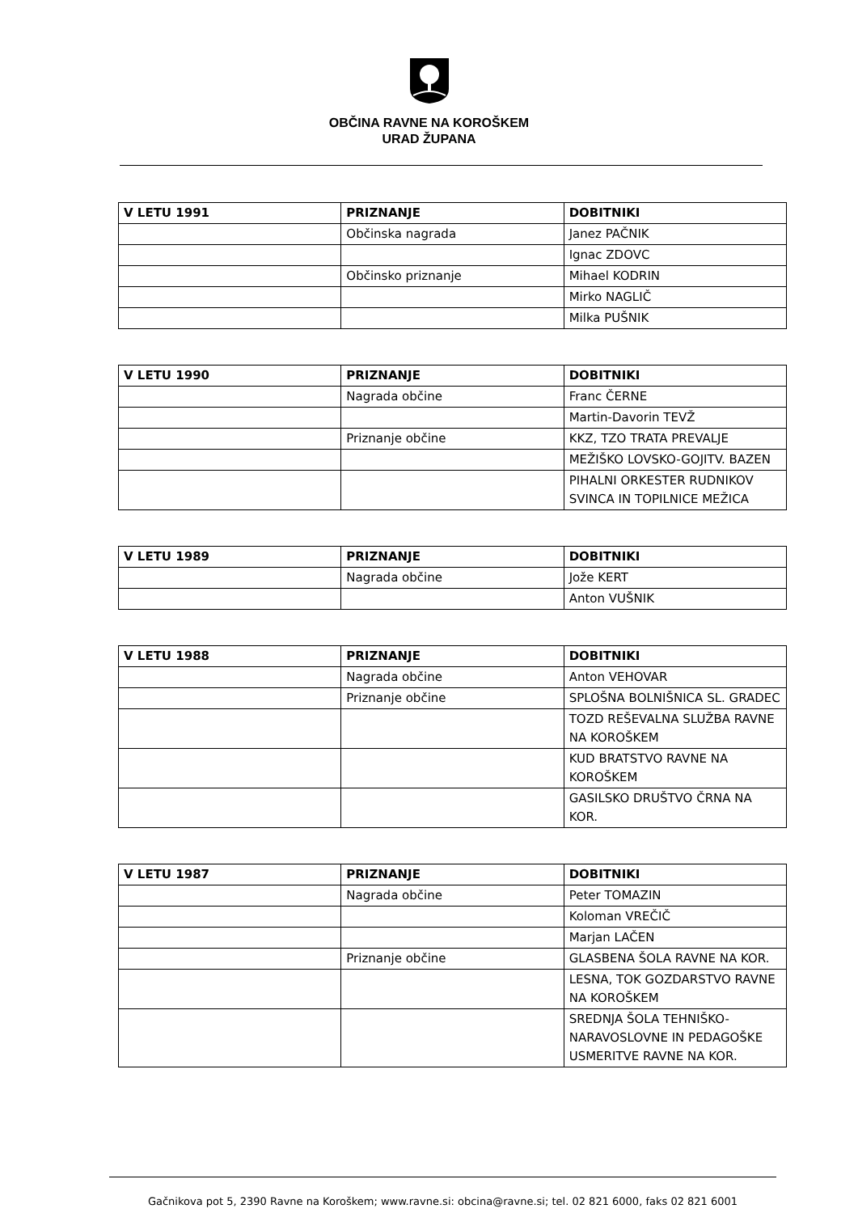OBČINA RAVNE NA KOROŠKEM
URAD ŽUPANA
| V LETU 1991 | PRIZNANJE | DOBITNIKI |
| --- | --- | --- |
| | Občinska nagrada | Janez PAČNIK |
| | | Ignac ZDOVC |
| | Občinsko priznanje | Mihael KODRIN |
| | | Mirko NAGLIČ |
| | | Milka PUŠNIK |
| V LETU 1990 | PRIZNANJE | DOBITNIKI |
| --- | --- | --- |
| | Nagrada občine | Franc ČERNE |
| | | Martin-Davorin TEVŽ |
| | Priznanje občine | KKZ, TZO TRATA PREVALJE |
| | | MEŽIŠKO LOVSKO-GOJITV. BAZEN |
| | | PIHALNI ORKESTER RUDNIKOV SVINCA IN TOPILNICE MEŽICA |
| V LETU 1989 | PRIZNANJE | DOBITNIKI |
| --- | --- | --- |
| | Nagrada občine | Jože KERT |
| | | Anton VUŠNIK |
| V LETU 1988 | PRIZNANJE | DOBITNIKI |
| --- | --- | --- |
| | Nagrada občine | Anton VEHOVAR |
| | Priznanje občine | SPLOŠNA BOLNIŠNICA SL. GRADEC |
| | | TOZD REŠEVALNA SLUŽBA RAVNE NA KOROŠKEM |
| | | KUD BRATSTVO RAVNE NA KOROŠKEM |
| | | GASILSKO DRUŠTVO ČRNA NA KOR. |
| V LETU 1987 | PRIZNANJE | DOBITNIKI |
| --- | --- | --- |
| | Nagrada občine | Peter TOMAZIN |
| | | Koloman VREČIČ |
| | | Marjan LAČEN |
| | Priznanje občine | GLASBENA ŠOLA RAVNE NA KOR. |
| | | LESNA, TOK GOZDARSTVO RAVNE NA KOROŠKEM |
| | | SREDNJA ŠOLA TEHNIŠKO-NARAVOSLOVNE IN PEDAGOŠKE USMERITVE RAVNE NA KOR. |
Gačnikova pot 5, 2390 Ravne na Koroškem; www.ravne.si: obcina@ravne.si; tel. 02 821 6000, faks 02 821 6001